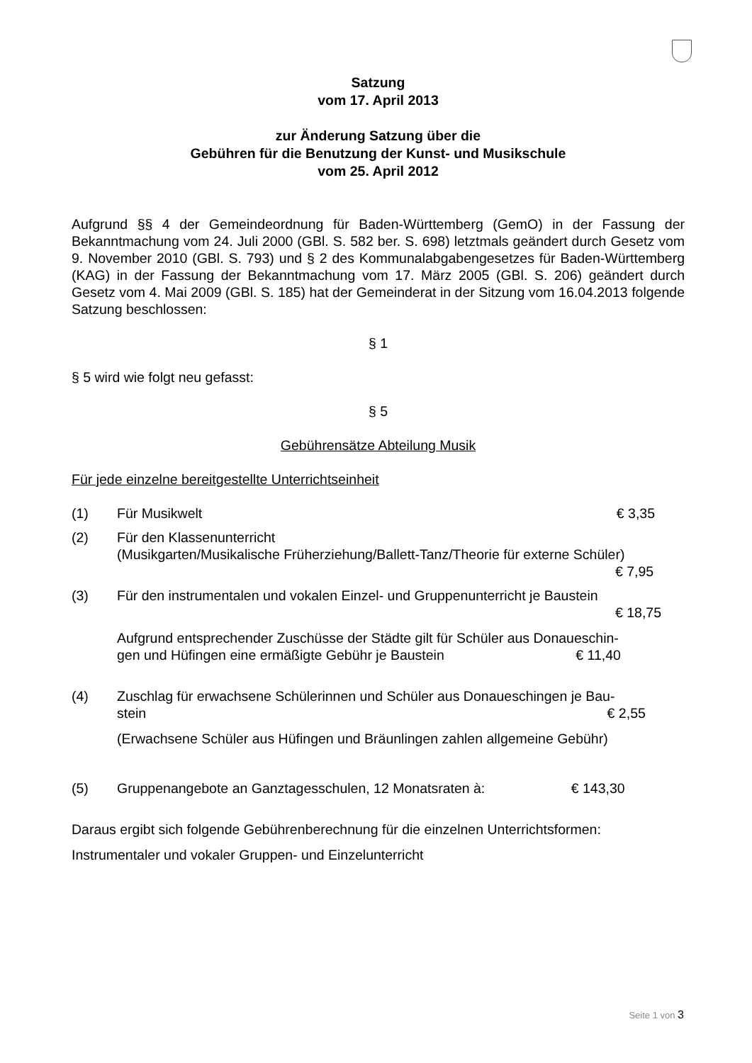Satzung
vom 17. April 2013
zur Änderung Satzung über die
Gebühren für die Benutzung der Kunst- und Musikschule
vom 25. April 2012
Aufgrund §§ 4 der Gemeindeordnung für Baden-Württemberg (GemO) in der Fassung der Bekanntmachung vom 24. Juli 2000 (GBl. S. 582 ber. S. 698) letztmals geändert durch Gesetz vom 9. November 2010 (GBl. S. 793) und § 2 des Kommunalabgabengesetzes für Baden-Württemberg (KAG) in der Fassung der Bekanntmachung vom 17. März 2005 (GBl. S. 206) geändert durch Gesetz vom 4. Mai 2009 (GBl. S. 185) hat der Gemeinderat in der Sitzung vom 16.04.2013 folgende Satzung beschlossen:
§ 1
§ 5 wird wie folgt neu gefasst:
§ 5
Gebührensätze Abteilung Musik
Für jede einzelne bereitgestellte Unterrichtseinheit
(1) Für Musikwelt € 3,35
(2) Für den Klassenunterricht
(Musikgarten/Musikalische Früherziehung/Ballett-Tanz/Theorie für externe Schüler)
€ 7,95
(3) Für den instrumentalen und vokalen Einzel- und Gruppenunterricht je Baustein
€ 18,75
Aufgrund entsprechender Zuschüsse der Städte gilt für Schüler aus Donaueschin-
gen und Hüfingen eine ermäßigte Gebühr je Baustein € 11,40
(4) Zuschlag für erwachsene Schülerinnen und Schüler aus Donaueschingen je Bau-
stein € 2,55
(Erwachsene Schüler aus Hüfingen und Bräunlingen zahlen allgemeine Gebühr)
(5) Gruppenangebote an Ganztagesschulen, 12 Monatsraten à: € 143,30
Daraus ergibt sich folgende Gebührenberechnung für die einzelnen Unterrichtsformen:
Instrumentaler und vokaler Gruppen- und Einzelunterricht
Seite 1 von 3